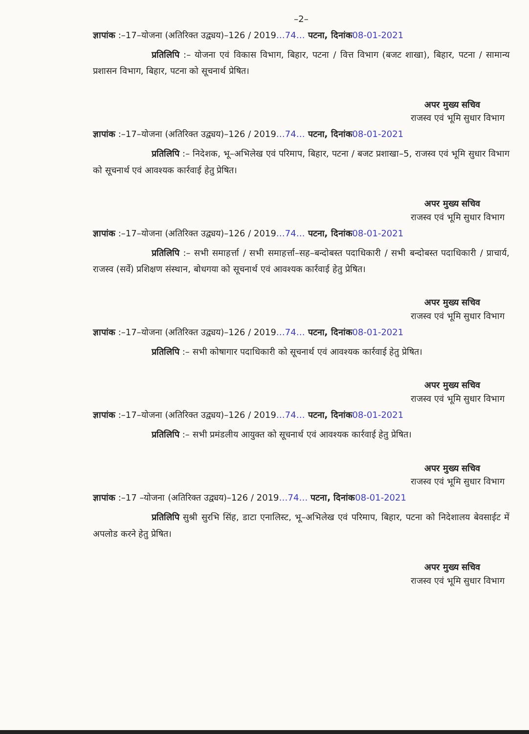–2–
ज्ञापांक :–17–योजना (अतिरिक्त उद्व्यय)–126 / 2019…74… पटना, दिनांक 08-01-2021
प्रतिलिपि :– योजना एवं विकास विभाग, बिहार, पटना / वित्त विभाग (बजट शाखा), बिहार, पटना / सामान्य प्रशासन विभाग, बिहार, पटना को सूचनार्थ प्रेषित।
अपर मुख्य सचिव
राजस्व एवं भूमि सुधार विभाग
ज्ञापांक :–17–योजना (अतिरिक्त उद्व्यय)–126 / 2019…74… पटना, दिनांक 08-01-2021
प्रतिलिपि :– निदेशक, भू–अभिलेख एवं परिमाप, बिहार, पटना / बजट प्रशाखा–5, राजस्व एवं भूमि सुधार विभाग को सूचनार्थ एवं आवश्यक कार्रवाई हेतु प्रेषित।
अपर मुख्य सचिव
राजस्व एवं भूमि सुधार विभाग
ज्ञापांक :–17–योजना (अतिरिक्त उद्व्यय)–126 / 2019…74… पटना, दिनांक 08-01-2021
प्रतिलिपि :– सभी समाहर्त्ता / सभी समाहर्त्ता–सह–बन्दोबस्त पदाधिकारी / सभी बन्दोबस्त पदाधिकारी / प्राचार्य, राजस्व (सर्वे) प्रशिक्षण संस्थान, बोधगया को सूचनार्थ एवं आवश्यक कार्रवाई हेतु प्रेषित।
अपर मुख्य सचिव
राजस्व एवं भूमि सुधार विभाग
ज्ञापांक :–17–योजना (अतिरिक्त उद्व्यय)–126 / 2019…74… पटना, दिनांक 08-01-2021
प्रतिलिपि :– सभी कोषागार पदाधिकारी को सूचनार्थ एवं आवश्यक कार्रवाई हेतु प्रेषित।
अपर मुख्य सचिव
राजस्व एवं भूमि सुधार विभाग
ज्ञापांक :–17–योजना (अतिरिक्त उद्व्यय)–126 / 2019…74… पटना, दिनांक 08-01-2021
प्रतिलिपि :– सभी प्रमंडलीय आयुक्त को सूचनार्थ एवं आवश्यक कार्रवाई हेतु प्रेषित।
अपर मुख्य सचिव
राजस्व एवं भूमि सुधार विभाग
ज्ञापांक :–17 –योजना (अतिरिक्त उद्व्यय)–126 / 2019…74… पटना, दिनांक 08-01-2021
प्रतिलिपि सुश्री सुरभि सिंह, डाटा एनालिस्ट, भू–अभिलेख एवं परिमाप, बिहार, पटना को निदेशालय बेवसाईट में अपलोड करने हेतु प्रेषित।
अपर मुख्य सचिव
राजस्व एवं भूमि सुधार विभाग